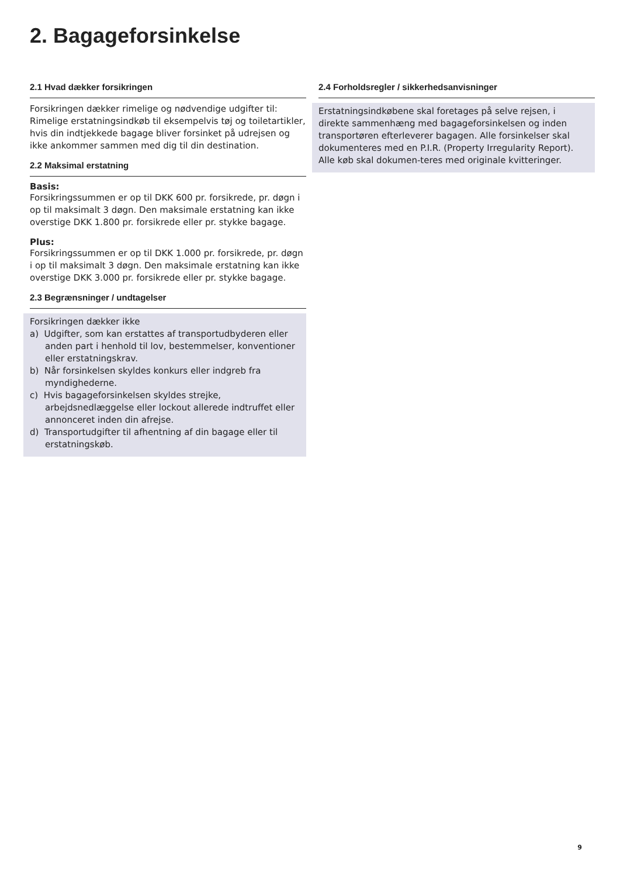2. Bagageforsinkelse
2.1 Hvad dækker forsikringen
Forsikringen dækker rimelige og nødvendige udgifter til: Rimelige erstatningsindkøb til eksempelvis tøj og toiletartikler, hvis din indtjekkede bagage bliver forsinket på udrejsen og ikke ankommer sammen med dig til din destination.
2.2 Maksimal erstatning
Basis:
Forsikringssummen er op til DKK 600 pr. forsikrede, pr. døgn i op til maksimalt 3 døgn. Den maksimale erstatning kan ikke overstige DKK 1.800 pr. forsikrede eller pr. stykke bagage.
Plus:
Forsikringssummen er op til DKK 1.000 pr. forsikrede, pr. døgn i op til maksimalt 3 døgn. Den maksimale erstatning kan ikke overstige DKK 3.000 pr. forsikrede eller pr. stykke bagage.
2.3 Begrænsninger / undtagelser
Forsikringen dækker ikke
a) Udgifter, som kan erstattes af transportudbyderen eller anden part i henhold til lov, bestemmelser, konventioner eller erstatningskrav.
b) Når forsinkelsen skyldes konkurs eller indgreb fra myndighederne.
c) Hvis bagageforsinkelsen skyldes strejke, arbejdsnedlæggelse eller lockout allerede indtruffet eller annonceret inden din afrejse.
d) Transportudgifter til afhentning af din bagage eller til erstatningskøb.
2.4 Forholdsregler / sikkerhedsanvisninger
Erstatningsindkøbene skal foretages på selve rejsen, i direkte sammenhæng med bagageforsinkelsen og inden transportøren efterleverer bagagen. Alle forsinkelser skal dokumenteres med en P.I.R. (Property Irregularity Report). Alle køb skal dokumen-teres med originale kvitteringer.
9